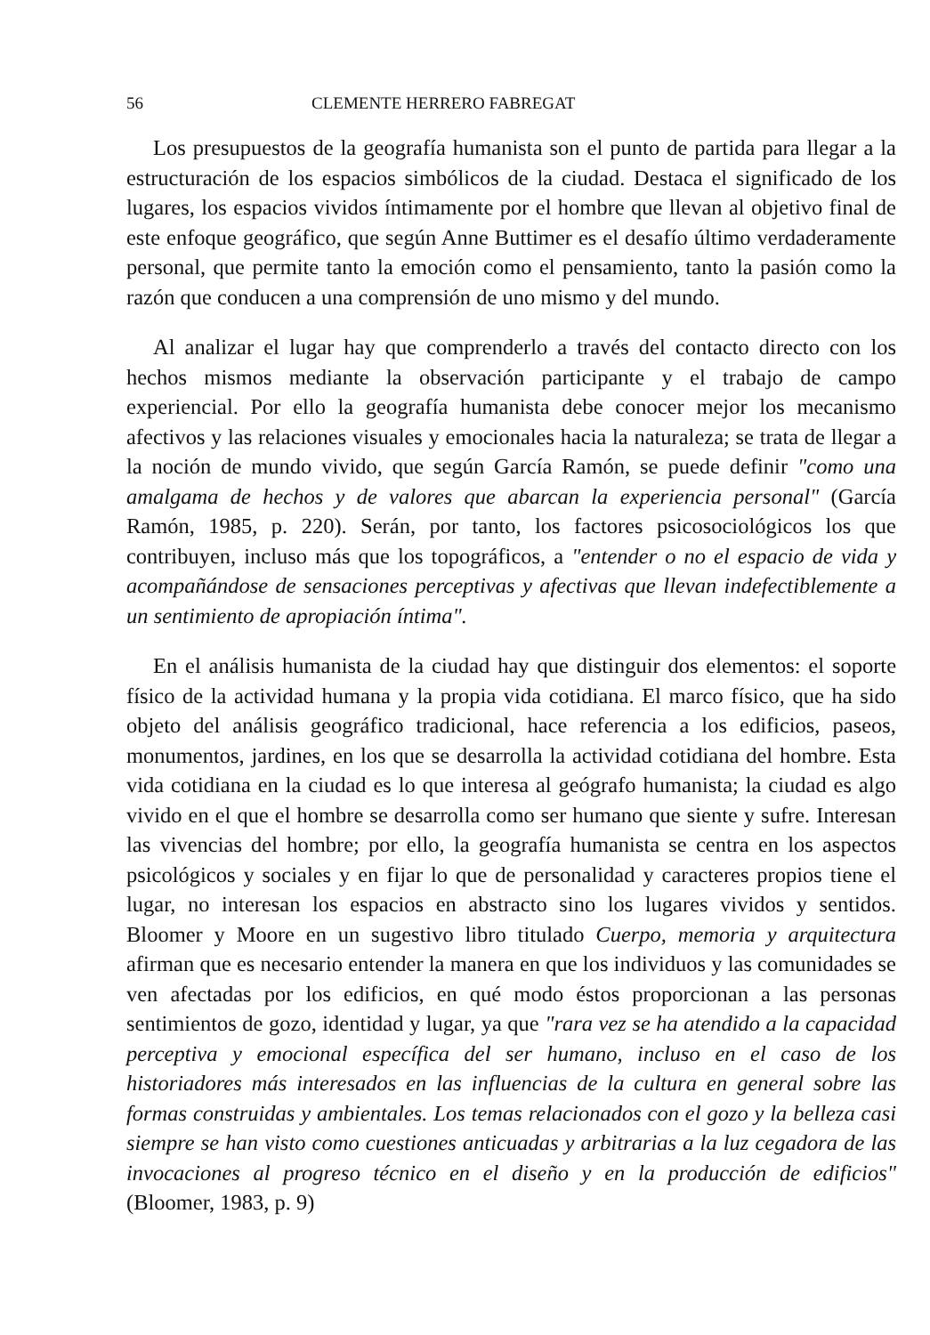56 CLEMENTE HERRERO FABREGAT
Los presupuestos de la geografía humanista son el punto de partida para llegar a la estructuración de los espacios simbólicos de la ciudad. Destaca el significado de los lugares, los espacios vividos íntimamente por el hombre que llevan al objetivo final de este enfoque geográfico, que según Anne Buttimer es el desafío último verdaderamente personal, que permite tanto la emoción como el pensamiento, tanto la pasión como la razón que conducen a una comprensión de uno mismo y del mundo.
Al analizar el lugar hay que comprenderlo a través del contacto directo con los hechos mismos mediante la observación participante y el trabajo de campo experiencial. Por ello la geografía humanista debe conocer mejor los mecanismo afectivos y las relaciones visuales y emocionales hacia la naturaleza; se trata de llegar a la noción de mundo vivido, que según García Ramón, se puede definir "como una amalgama de hechos y de valores que abarcan la experiencia personal" (García Ramón, 1985, p. 220). Serán, por tanto, los factores psicosociológicos los que contribuyen, incluso más que los topográficos, a "entender o no el espacio de vida y acompañándose de sensaciones perceptivas y afectivas que llevan indefectiblemente a un sentimiento de apropiación íntima".
En el análisis humanista de la ciudad hay que distinguir dos elementos: el soporte físico de la actividad humana y la propia vida cotidiana. El marco físico, que ha sido objeto del análisis geográfico tradicional, hace referencia a los edificios, paseos, monumentos, jardines, en los que se desarrolla la actividad cotidiana del hombre. Esta vida cotidiana en la ciudad es lo que interesa al geógrafo humanista; la ciudad es algo vivido en el que el hombre se desarrolla como ser humano que siente y sufre. Interesan las vivencias del hombre; por ello, la geografía humanista se centra en los aspectos psicológicos y sociales y en fijar lo que de personalidad y caracteres propios tiene el lugar, no interesan los espacios en abstracto sino los lugares vividos y sentidos. Bloomer y Moore en un sugestivo libro titulado Cuerpo, memoria y arquitectura afirman que es necesario entender la manera en que los individuos y las comunidades se ven afectadas por los edificios, en qué modo éstos proporcionan a las personas sentimientos de gozo, identidad y lugar, ya que "rara vez se ha atendido a la capacidad perceptiva y emocional específica del ser humano, incluso en el caso de los historiadores más interesados en las influencias de la cultura en general sobre las formas construidas y ambientales. Los temas relacionados con el gozo y la belleza casi siempre se han visto como cuestiones anticuadas y arbitrarias a la luz cegadora de las invocaciones al progreso técnico en el diseño y en la producción de edificios" (Bloomer, 1983, p. 9)